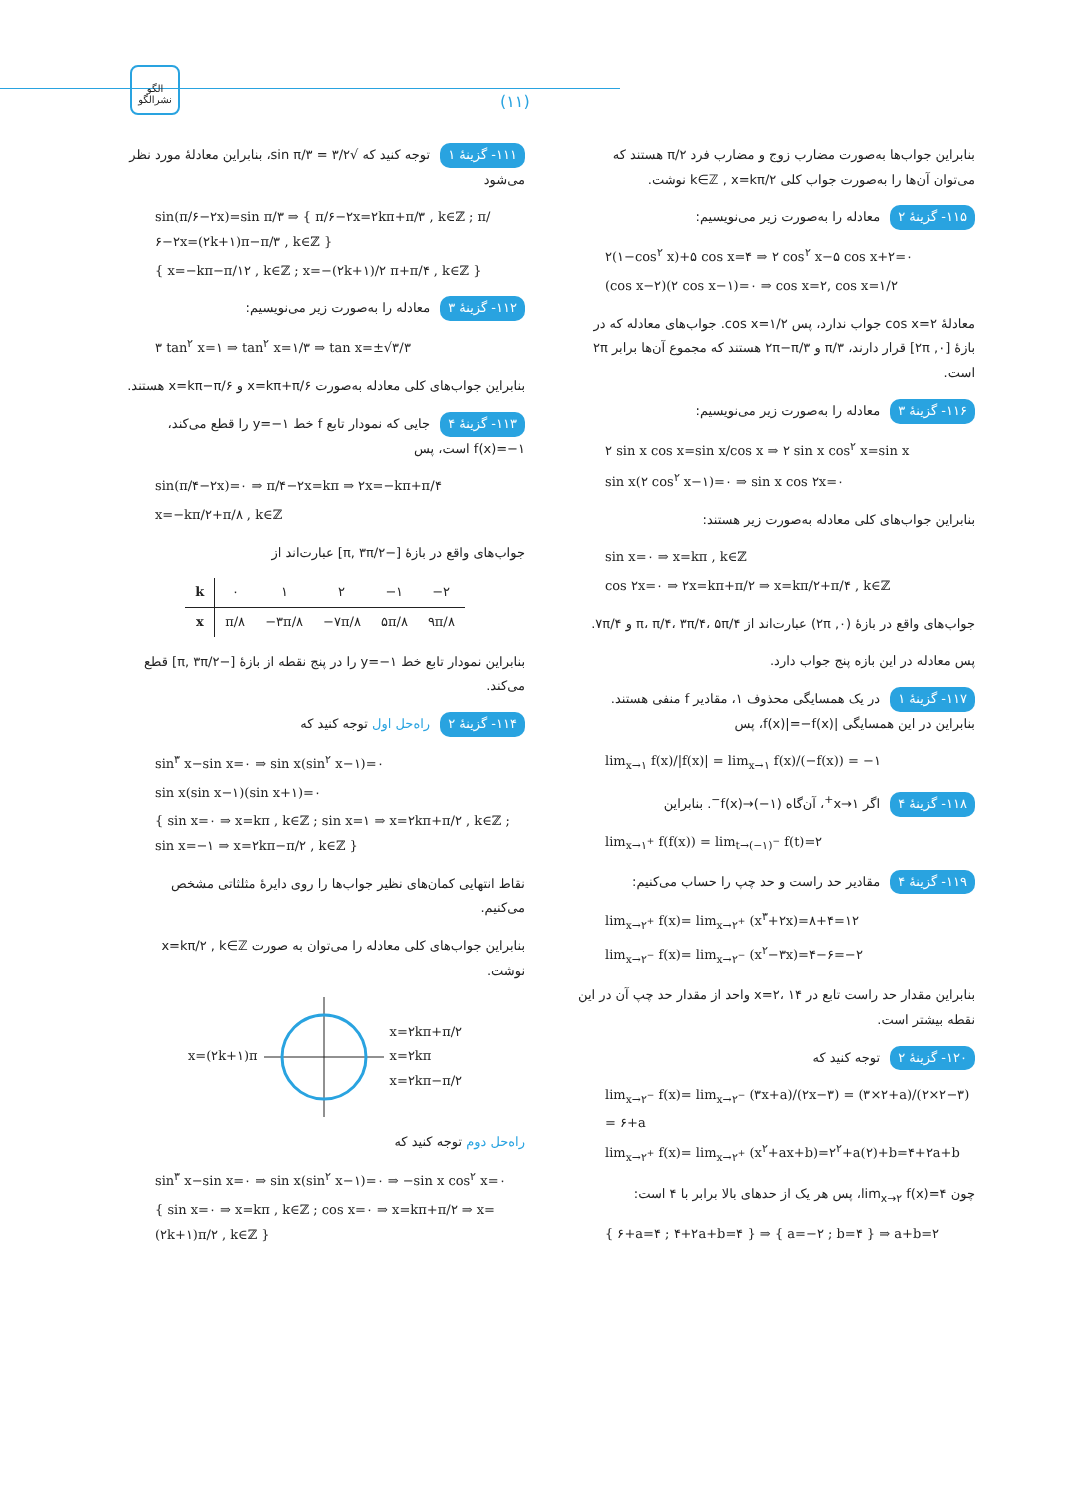الگو
نشرالگو
(۱۱)
۱۱۱- گزینهٔ ۱ توجه کنید که √۳/۲ = sin π/۳، بنابراین معادلهٔ مورد نظر می‌شود
sin(π/۶−۲x)=sin π/۳ ⇒ { π/۶−۲x=۲kπ+π/۳ , k∈ℤ ; π/۶−۲x=(۲k+۱)π−π/۳ , k∈ℤ }
{ x=−kπ−π/۱۲ , k∈ℤ ; x=−(۲k+۱)/۲ π+π/۴ , k∈ℤ }
۱۱۲- گزینهٔ ۳ معادله را به‌صورت زیر می‌نویسیم:
۳ tan<sup>۲</sup> x=۱ ⇒ tan<sup>۲</sup> x=۱/۳ ⇒ tan x=±√۳/۳
بنابراین جواب‌های کلی معادله به‌صورت x=kπ+π/۶ و x=kπ−π/۶ هستند.
۱۱۳- گزینهٔ ۴ جایی که نمودار تابع f خط y=−۱ را قطع می‌کند، f(x)=−۱ است، پس
sin(π/۴−۲x)=۰ ⇒ π/۴−۲x=kπ ⇒ ۲x=−kπ+π/۴
x=−kπ/۲+π/۸ , k∈ℤ
جواب‌های واقع در بازهٔ [−π, ۳π/۲] عبارت‌اند از
| k | ۰ | ۱ | ۲ | −۱ | −۲ |
| x | π/۸ | −۳π/۸ | −۷π/۸ | ۵π/۸ | ۹π/۸ |
بنابراین نمودار تابع خط y=−۱ را در پنج نقطه از بازهٔ [−π, ۳π/۲] قطع می‌کند.
۱۱۴- گزینهٔ ۲ راه‌حل اول توجه کنید که
sin<sup>۳</sup> x−sin x=۰ ⇒ sin x(sin<sup>۲</sup> x−۱)=۰
sin x(sin x−۱)(sin x+۱)=۰
{ sin x=۰ ⇒ x=kπ , k∈ℤ ; sin x=۱ ⇒ x=۲kπ+π/۲ , k∈ℤ ; sin x=−۱ ⇒ x=۲kπ−π/۲ , k∈ℤ }
نقاط انتهایی کمان‌های نظیر جواب‌ها را روی دایرهٔ مثلثاتی مشخص می‌کنیم.
بنابراین جواب‌های کلی معادله را می‌توان به صورت x=kπ/۲ , k∈ℤ نوشت.
x=(۲k+۱)π x=۲kπ+π/۲
x=۲kπ
x=۲kπ−π/۲
راه‌حل دوم توجه کنید که
sin<sup>۳</sup> x−sin x=۰ ⇒ sin x(sin<sup>۲</sup> x−۱)=۰ ⇒ −sin x cos<sup>۲</sup> x=۰
{ sin x=۰ ⇒ x=kπ , k∈ℤ ; cos x=۰ ⇒ x=kπ+π/۲ ⇒ x=(۲k+۱)π/۲ , k∈ℤ }
بنابراین جواب‌ها به‌صورت مضارب زوج و مضارب فرد π/۲ هستند که می‌توان آن‌ها را به‌صورت جواب کلی k∈ℤ , x=kπ/۲ نوشت.
۱۱۵- گزینهٔ ۲ معادله را به‌صورت زیر می‌نویسیم:
۲(۱−cos<sup>۲</sup> x)+۵ cos x=۴ ⇒ ۲ cos<sup>۲</sup> x−۵ cos x+۲=۰
(cos x−۲)(۲ cos x−۱)=۰ ⇒ cos x=۲, cos x=۱/۲
معادلهٔ cos x=۲ جواب ندارد، پس cos x=۱/۲. جواب‌های معادله که در بازهٔ [۰, ۲π] قرار دارند، π/۳ و ۲π−π/۳ هستند که مجموع آن‌ها برابر ۲π است.
۱۱۶- گزینهٔ ۳ معادله را به‌صورت زیر می‌نویسیم:
۲ sin x cos x=sin x/cos x ⇒ ۲ sin x cos<sup>۲</sup> x=sin x
sin x(۲ cos<sup>۲</sup> x−۱)=۰ ⇒ sin x cos ۲x=۰
بنابراین جواب‌های کلی معادله به‌صورت زیر هستند:
sin x=۰ ⇒ x=kπ , k∈ℤ
cos ۲x=۰ ⇒ ۲x=kπ+π/۲ ⇒ x=kπ/۲+π/۴ , k∈ℤ
جواب‌های واقع در بازهٔ (۰, ۲π) عبارت‌اند از π، π/۴، ۳π/۴، ۵π/۴ و ۷π/۴.
پس معادله در این بازه پنج جواب دارد.
۱۱۷- گزینهٔ ۱ در یک همسایگی محذوف ۱، مقادیر f منفی هستند. بنابراین در این همسایگی |f(x)|=−f(x)، پس
lim<sub>x→۱</sub> f(x)/|f(x)| = lim<sub>x→۱</sub> f(x)/(−f(x)) = −۱
۱۱۸- گزینهٔ ۴ اگر x→۱<sup>+</sup>، آن‌گاه f(x)→(−۱)<sup>−</sup>. بنابراین
lim<sub>x→۱<sup>+</sup></sub> f(f(x)) = lim<sub>t→(−۱)<sup>−</sup></sub> f(t)=۲
۱۱۹- گزینهٔ ۴ مقادیر حد راست و حد چپ را حساب می‌کنیم:
lim<sub>x→۲<sup>+</sup></sub> f(x)= lim<sub>x→۲<sup>+</sup></sub> (x<sup>۳</sup>+۲x)=۸+۴=۱۲
lim<sub>x→۲<sup>−</sup></sub> f(x)= lim<sub>x→۲<sup>−</sup></sub> (x<sup>۲</sup>−۳x)=۴−۶=−۲
بنابراین مقدار حد راست تابع در x=۲، ۱۴ واحد از مقدار حد چپ آن در این نقطه بیشتر است.
۱۲۰- گزینهٔ ۲ توجه کنید که
lim<sub>x→۲<sup>−</sup></sub> f(x)= lim<sub>x→۲<sup>−</sup></sub> (۳x+a)/(۲x−۳) = (۳×۲+a)/(۲×۲−۳) = ۶+a
lim<sub>x→۲<sup>+</sup></sub> f(x)= lim<sub>x→۲<sup>+</sup></sub> (x<sup>۲</sup>+ax+b)=۲<sup>۲</sup>+a(۲)+b=۴+۲a+b
چون lim<sub>x→۲</sub> f(x)=۴، پس هر یک از حدهای بالا برابر با ۴ است:
{ ۶+a=۴ ; ۴+۲a+b=۴ } ⇒ { a=−۲ ; b=۴ } ⇒ a+b=۲